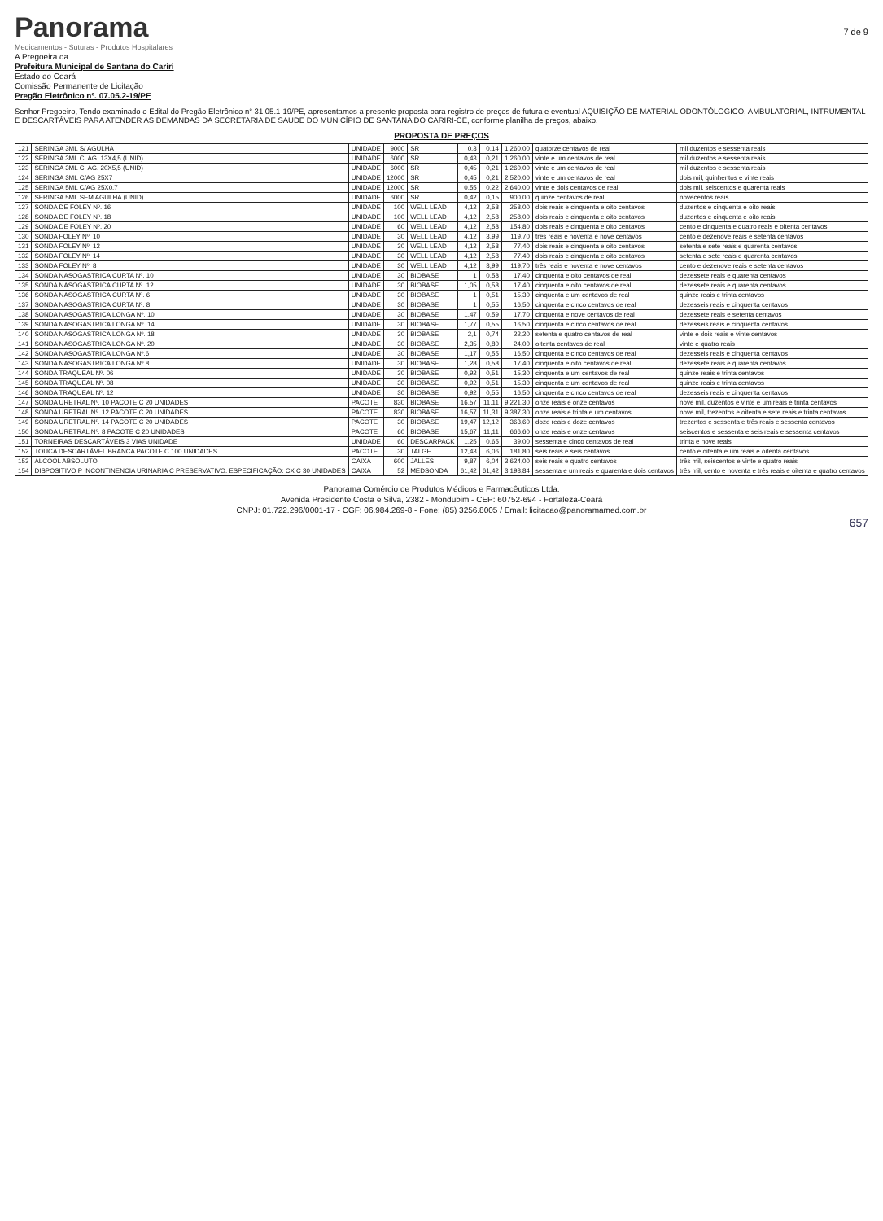Panorama
Medicamentos - Suturas - Produtos Hospitalares
7 de 9
A Pregoeira da
Prefeitura Municipal de Santana do Cariri
Estado do Ceará
Comissão Permanente de Licitação
Pregão Eletrônico nº. 07.05.2-19/PE
Senhor Pregoeiro, Tendo examinado o Edital do Pregão Eletrônico n° 31.05.1-19/PE, apresentamos a presente proposta para registro de preços de futura e eventual AQUISIÇÃO DE MATERIAL ODONTÓLOGICO, AMBULATORIAL, INTRUMENTAL E DESCARTÁVEIS PARA ATENDER AS DEMANDAS DA SECRETARIA DE SAUDE DO MUNICÍPIO DE SANTANA DO CARIRI-CE, conforme planilha de preços, abaixo.
PROPOSTA DE PREÇOS
| 121 | SERINGA 3ML S/ AGULHA | UNIDADE | 9000 | SR | 0,3 | 0,14 | 1.260,00 | quatorze centavos de real | mil duzentos e sessenta reais |
| 122 | SERINGA 3ML C; AG. 13X4,5 (UNID) | UNIDADE | 6000 | SR | 0,43 | 0,21 | 1.260,00 | vinte e um centavos de real | mil duzentos e sessenta reais |
| 123 | SERINGA 3ML C; AG. 20X5,5 (UNID) | UNIDADE | 6000 | SR | 0,45 | 0,21 | 1.260,00 | vinte e um centavos de real | mil duzentos e sessenta reais |
| 124 | SERINGA 3ML C/AG 25X7 | UNIDADE | 12000 | SR | 0,45 | 0,21 | 2.520,00 | vinte e um centavos de real | dois mil, quinhentos e vinte reais |
| 125 | SERINGA 5ML C/AG 25X0,7 | UNIDADE | 12000 | SR | 0,55 | 0,22 | 2.640,00 | vinte e dois centavos de real | dois mil, seiscentos e quarenta reais |
| 126 | SERINGA 5ML SEM AGULHA (UNID) | UNIDADE | 6000 | SR | 0,42 | 0,15 | 900,00 | quinze centavos de real | novecentos reais |
| 127 | SONDA DE FOLEY Nº. 16 | UNIDADE | 100 | WELL LEAD | 4,12 | 2,58 | 258,00 | dois reais e cinquenta e oito centavos | duzentos e cinquenta e oito reais |
| 128 | SONDA DE FOLEY Nº. 18 | UNIDADE | 100 | WELL LEAD | 4,12 | 2,58 | 258,00 | dois reais e cinquenta e oito centavos | duzentos e cinquenta e oito reais |
| 129 | SONDA DE FOLEY Nº. 20 | UNIDADE | 60 | WELL LEAD | 4,12 | 2,58 | 154,80 | dois reais e cinquenta e oito centavos | cento e cinquenta e quatro reais e oitenta centavos |
| 130 | SONDA FOLEY Nº. 10 | UNIDADE | 30 | WELL LEAD | 4,12 | 3,99 | 119,70 | três reais e noventa e nove centavos | cento e dezenove reais e setenta centavos |
| 131 | SONDA FOLEY Nº. 12 | UNIDADE | 30 | WELL LEAD | 4,12 | 2,58 | 77,40 | dois reais e cinquenta e oito centavos | setenta e sete reais e quarenta centavos |
| 132 | SONDA FOLEY Nº. 14 | UNIDADE | 30 | WELL LEAD | 4,12 | 2,58 | 77,40 | dois reais e cinquenta e oito centavos | setenta e sete reais e quarenta centavos |
| 133 | SONDA FOLEY Nº. 8 | UNIDADE | 30 | WELL LEAD | 4,12 | 3,99 | 119,70 | três reais e noventa e nove centavos | cento e dezenove reais e setenta centavos |
| 134 | SONDA NASOGASTRICA CURTA Nº. 10 | UNIDADE | 30 | BIOBASE | 1 | 0,58 | 17,40 | cinquenta e oito centavos de real | dezessete reais e quarenta centavos |
| 135 | SONDA NASOGASTRICA CURTA Nº. 12 | UNIDADE | 30 | BIOBASE | 1,05 | 0,58 | 17,40 | cinquenta e oito centavos de real | dezessete reais e quarenta centavos |
| 136 | SONDA NASOGASTRICA CURTA Nº. 6 | UNIDADE | 30 | BIOBASE | 1 | 0,51 | 15,30 | cinquenta e um centavos de real | quinze reais e trinta centavos |
| 137 | SONDA NASOGASTRICA CURTA Nº. 8 | UNIDADE | 30 | BIOBASE | 1 | 0,55 | 16,50 | cinquenta e cinco centavos de real | dezesseis reais e cinquenta centavos |
| 138 | SONDA NASOGASTRICA LONGA Nº. 10 | UNIDADE | 30 | BIOBASE | 1,47 | 0,59 | 17,70 | cinquenta e nove centavos de real | dezessete reais e setenta centavos |
| 139 | SONDA NASOGASTRICA LONGA Nº. 14 | UNIDADE | 30 | BIOBASE | 1,77 | 0,55 | 16,50 | cinquenta e cinco centavos de real | dezesseis reais e cinquenta centavos |
| 140 | SONDA NASOGASTRICA LONGA Nº. 18 | UNIDADE | 30 | BIOBASE | 2,1 | 0,74 | 22,20 | setenta e quatro centavos de real | vinte e dois reais e vinte centavos |
| 141 | SONDA NASOGASTRICA LONGA Nº. 20 | UNIDADE | 30 | BIOBASE | 2,35 | 0,80 | 24,00 | oitenta centavos de real | vinte e quatro reais |
| 142 | SONDA NASOGASTRICA LONGA Nº.6 | UNIDADE | 30 | BIOBASE | 1,17 | 0,55 | 16,50 | cinquenta e cinco centavos de real | dezesseis reais e cinquenta centavos |
| 143 | SONDA NASOGASTRICA LONGA Nº.8 | UNIDADE | 30 | BIOBASE | 1,28 | 0,58 | 17,40 | cinquenta e oito centavos de real | dezessete reais e quarenta centavos |
| 144 | SONDA TRAQUEAL Nº. 06 | UNIDADE | 30 | BIOBASE | 0,92 | 0,51 | 15,30 | cinquenta e um centavos de real | quinze reais e trinta centavos |
| 145 | SONDA TRAQUEAL Nº. 08 | UNIDADE | 30 | BIOBASE | 0,92 | 0,51 | 15,30 | cinquenta e um centavos de real | quinze reais e trinta centavos |
| 146 | SONDA TRAQUEAL Nº. 12 | UNIDADE | 30 | BIOBASE | 0,92 | 0,55 | 16,50 | cinquenta e cinco centavos de real | dezesseis reais e cinquenta centavos |
| 147 | SONDA URETRAL Nº. 10 PACOTE C 20 UNIDADES | PACOTE | 830 | BIOBASE | 16,57 | 11,11 | 9.221,30 | onze reais e onze centavos | nove mil, duzentos e vinte e um reais e trinta centavos |
| 148 | SONDA URETRAL Nº. 12 PACOTE C 20 UNIDADES | PACOTE | 830 | BIOBASE | 16,57 | 11,31 | 9.387,30 | onze reais e trinta e um centavos | nove mil, trezentos e oitenta e sete reais e trinta centavos |
| 149 | SONDA URETRAL Nº. 14 PACOTE C 20 UNIDADES | PACOTE | 30 | BIOBASE | 19,47 | 12,12 | 363,60 | doze reais e doze centavos | trezentos e sessenta e três reais e sessenta centavos |
| 150 | SONDA URETRAL Nº. 8 PACOTE C 20 UNIDADES | PACOTE | 60 | BIOBASE | 15,67 | 11,11 | 666,60 | onze reais e onze centavos | seiscentos e sessenta e seis reais e sessenta centavos |
| 151 | TORNEIRAS DESCARTÁVEIS 3 VIAS UNIDADE | UNIDADE | 60 | DESCARPACK | 1,25 | 0,65 | 39,00 | sessenta e cinco centavos de real | trinta e nove reais |
| 152 | TOUCA DESCARTÁVEL BRANCA PACOTE C 100 UNIDADES | PACOTE | 30 | TALGE | 12,43 | 6,06 | 181,80 | seis reais e seis centavos | cento e oitenta e um reais e oitenta centavos |
| 153 | ALCOOL ABSOLUTO | CAIXA | 600 | JALLES | 9,87 | 6,04 | 3.624,00 | seis reais e quatro centavos | três mil, seiscentos e vinte e quatro reais |
| 154 | DISPOSITIVO P INCONTINENCIA URINARIA C PRESERVATIVO. ESPECIFICAÇÃO: CX C 30 UNIDADES | CAIXA | 52 | MEDSONDA | 61,42 | 61,42 | 3.193,84 | sessenta e um reais e quarenta e dois centavos | três mil, cento e noventa e três reais e oitenta e quatro centavos |
Panorama Comércio de Produtos Médicos e Farmacêuticos Ltda.
Avenida Presidente Costa e Silva, 2382 - Mondubim - CEP: 60752-694 - Fortaleza-Ceará
CNPJ: 01.722.296/0001-17 - CGF: 06.984.269-8 - Fone: (85) 3256.8005 / Email: licitacao@panoramamed.com.br
657